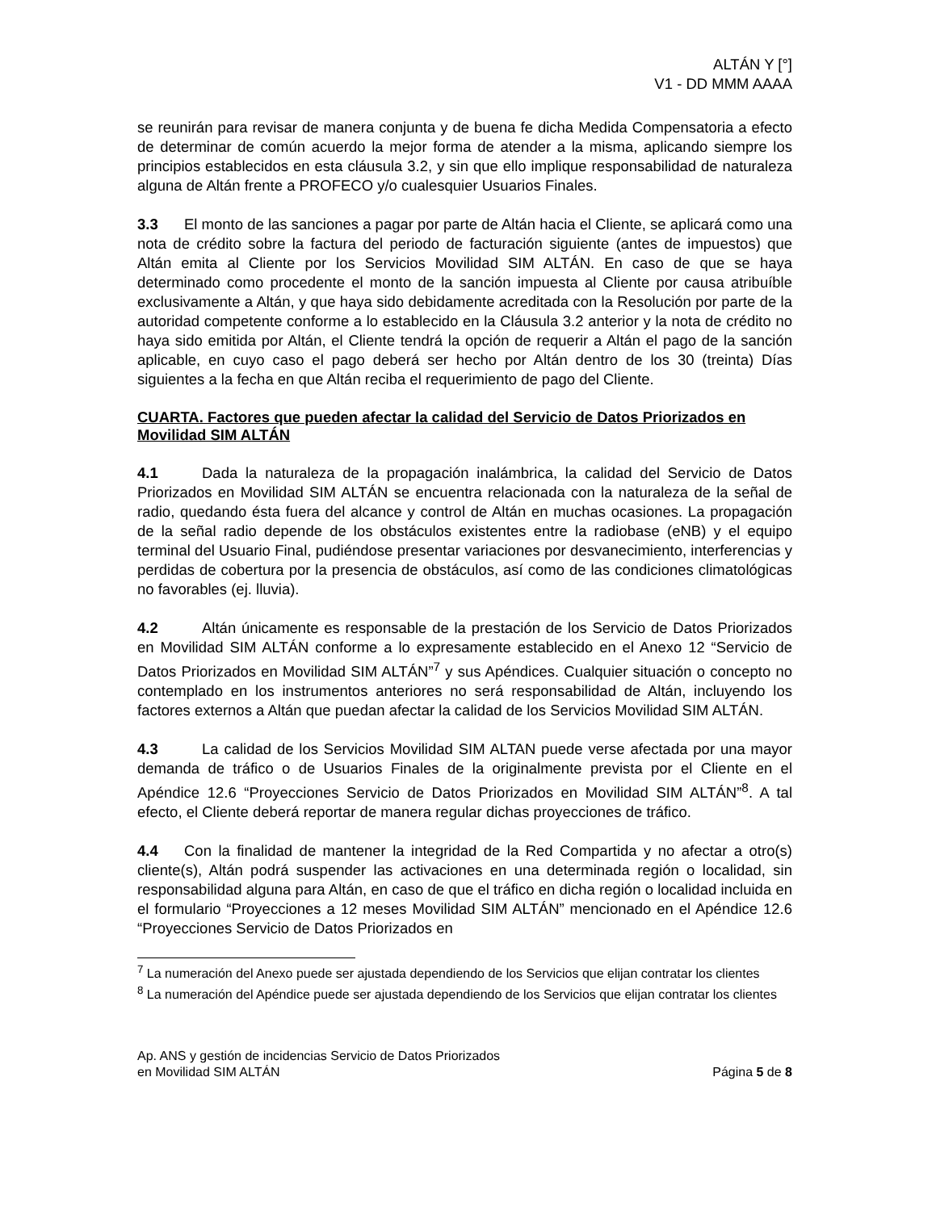ALTÁN Y [°]
V1 - DD MMM AAAA
se reunirán para revisar de manera conjunta y de buena fe dicha Medida Compensatoria a efecto de determinar de común acuerdo la mejor forma de atender a la misma, aplicando siempre los principios establecidos en esta cláusula 3.2, y sin que ello implique responsabilidad de naturaleza alguna de Altán frente a PROFECO y/o cualesquier Usuarios Finales.
3.3 El monto de las sanciones a pagar por parte de Altán hacia el Cliente, se aplicará como una nota de crédito sobre la factura del periodo de facturación siguiente (antes de impuestos) que Altán emita al Cliente por los Servicios Movilidad SIM ALTÁN. En caso de que se haya determinado como procedente el monto de la sanción impuesta al Cliente por causa atribuíble exclusivamente a Altán, y que haya sido debidamente acreditada con la Resolución por parte de la autoridad competente conforme a lo establecido en la Cláusula 3.2 anterior y la nota de crédito no haya sido emitida por Altán, el Cliente tendrá la opción de requerir a Altán el pago de la sanción aplicable, en cuyo caso el pago deberá ser hecho por Altán dentro de los 30 (treinta) Días siguientes a la fecha en que Altán reciba el requerimiento de pago del Cliente.
CUARTA. Factores que pueden afectar la calidad del Servicio de Datos Priorizados en Movilidad SIM ALTÁN
4.1 Dada la naturaleza de la propagación inalámbrica, la calidad del Servicio de Datos Priorizados en Movilidad SIM ALTÁN se encuentra relacionada con la naturaleza de la señal de radio, quedando ésta fuera del alcance y control de Altán en muchas ocasiones. La propagación de la señal radio depende de los obstáculos existentes entre la radiobase (eNB) y el equipo terminal del Usuario Final, pudiéndose presentar variaciones por desvanecimiento, interferencias y perdidas de cobertura por la presencia de obstáculos, así como de las condiciones climatológicas no favorables (ej. lluvia).
4.2 Altán únicamente es responsable de la prestación de los Servicio de Datos Priorizados en Movilidad SIM ALTÁN conforme a lo expresamente establecido en el Anexo 12 “Servicio de Datos Priorizados en Movilidad SIM ALTÁN”<sup>7</sup> y sus Apéndices. Cualquier situación o concepto no contemplado en los instrumentos anteriores no será responsabilidad de Altán, incluyendo los factores externos a Altán que puedan afectar la calidad de los Servicios Movilidad SIM ALTÁN.
4.3 La calidad de los Servicios Movilidad SIM ALTAN puede verse afectada por una mayor demanda de tráfico o de Usuarios Finales de la originalmente prevista por el Cliente en el Apéndice 12.6 “Proyecciones Servicio de Datos Priorizados en Movilidad SIM ALTÁN”<sup>8</sup>. A tal efecto, el Cliente deberá reportar de manera regular dichas proyecciones de tráfico.
4.4 Con la finalidad de mantener la integridad de la Red Compartida y no afectar a otro(s) cliente(s), Altán podrá suspender las activaciones en una determinada región o localidad, sin responsabilidad alguna para Altán, en caso de que el tráfico en dicha región o localidad incluida en el formulario “Proyecciones a 12 meses Movilidad SIM ALTÁN” mencionado en el Apéndice 12.6 “Proyecciones Servicio de Datos Priorizados en
<sup>7</sup> La numeración del Anexo puede ser ajustada dependiendo de los Servicios que elijan contratar los clientes
<sup>8</sup> La numeración del Apéndice puede ser ajustada dependiendo de los Servicios que elijan contratar los clientes
Ap. ANS y gestión de incidencias Servicio de Datos Priorizados
en Movilidad SIM ALTÁN
Página 5 de 8